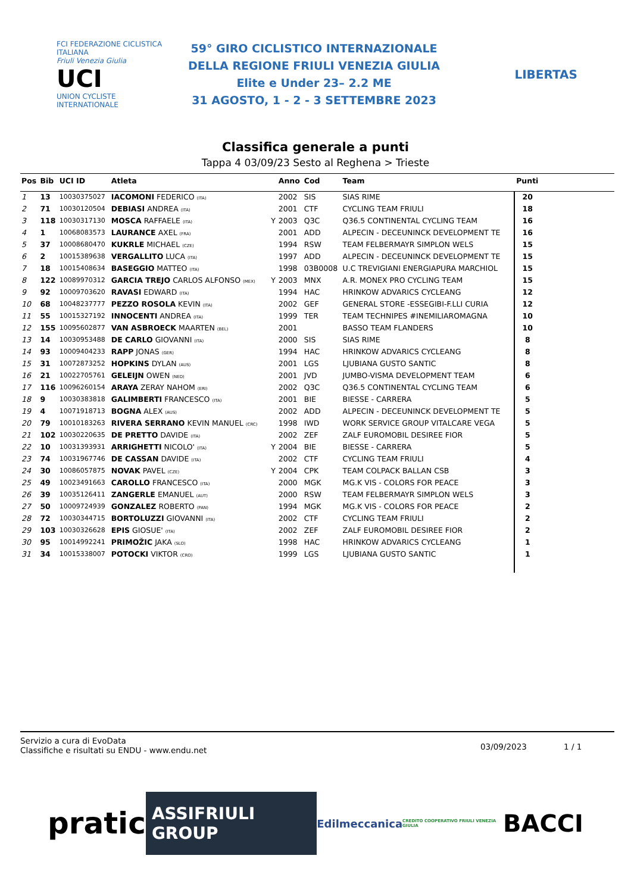FCI FEDERAZIONE CICLISTICA ITALIANA
Friuli Venezia Giulia
UCI
UNION CYCLISTE INTERNATIONALE
59° GIRO CICLISTICO INTERNAZIONALE
DELLA REGIONE FRIULI VENEZIA GIULIA
Elite e Under 23– 2.2 ME
31 AGOSTO, 1 - 2 - 3 SETTEMBRE 2023
LIBERTAS
Classifica generale a punti
Tappa 4 03/09/23 Sesto al Reghena > Trieste
| Pos | Bib | UCI ID | Atleta | | Anno | Cod | Team | Punti | |
| --- | --- | --- | --- | --- | --- | --- | --- | --- | --- |
| 1 | 13 | 10030375027 | IACOMONI FEDERICO (ITA) | | 2002 | SIS | SIAS RIME | 20 | |
| 2 | 71 | 10030120504 | DEBIASI ANDREA (ITA) | | 2001 | CTF | CYCLING TEAM FRIULI | 18 | |
| 3 | 118 | 10030317130 | MOSCA RAFFAELE (ITA) | Y | 2003 | Q3C | Q36.5 CONTINENTAL CYCLING TEAM | 16 | |
| 4 | 1 | 10068083573 | LAURANCE AXEL (FRA) | | 2001 | ADD | ALPECIN - DECEUNINCK DEVELOPMENT TE | 16 | |
| 5 | 37 | 10008680470 | KUKRLE MICHAEL (CZE) | | 1994 | RSW | TEAM FELBERMAYR SIMPLON WELS | 15 | |
| 6 | 2 | 10015389638 | VERGALLITO LUCA (ITA) | | 1997 | ADD | ALPECIN - DECEUNINCK DEVELOPMENT TE | 15 | |
| 7 | 18 | 10015408634 | BASEGGIO MATTEO (ITA) | | 1998 | 03B0008 | U.C TREVIGIANI ENERGIAPURA MARCHIOL | 15 | |
| 8 | 122 | 10089970312 | GARCIA TREJO CARLOS ALFONSO (MEX) | Y | 2003 | MNX | A.R. MONEX PRO CYCLING TEAM | 15 | |
| 9 | 92 | 10009703620 | RAVASI EDWARD (ITA) | | 1994 | HAC | HRINKOW ADVARICS CYCLEANG | 12 | |
| 10 | 68 | 10048237777 | PEZZO ROSOLA KEVIN (ITA) | | 2002 | GEF | GENERAL STORE -ESSEGIBI-F.LLI CURIA | 12 | |
| 11 | 55 | 10015327192 | INNOCENTI ANDREA (ITA) | | 1999 | TER | TEAM TECHNIPES #INEMILIAROMAGNA | 10 | |
| 12 | 155 | 10095602877 | VAN ASBROECK MAARTEN (BEL) | | 2001 | | BASSO TEAM FLANDERS | 10 | |
| 13 | 14 | 10030953488 | DE CARLO GIOVANNI (ITA) | | 2000 | SIS | SIAS RIME | 8 | |
| 14 | 93 | 10009404233 | RAPP JONAS (GER) | | 1994 | HAC | HRINKOW ADVARICS CYCLEANG | 8 | |
| 15 | 31 | 10072873252 | HOPKINS DYLAN (AUS) | | 2001 | LGS | LJUBIANA GUSTO SANTIC | 8 | |
| 16 | 21 | 10022705761 | GELEIJN OWEN (NED) | | 2001 | JVD | JUMBO-VISMA DEVELOPMENT TEAM | 6 | |
| 17 | 116 | 10096260154 | ARAYA ZERAY NAHOM (ERI) | | 2002 | Q3C | Q36.5 CONTINENTAL CYCLING TEAM | 6 | |
| 18 | 9 | 10030383818 | GALIMBERTI FRANCESCO (ITA) | | 2001 | BIE | BIESSE - CARRERA | 5 | |
| 19 | 4 | 10071918713 | BOGNA ALEX (AUS) | | 2002 | ADD | ALPECIN - DECEUNINCK DEVELOPMENT TE | 5 | |
| 20 | 79 | 10010183263 | RIVERA SERRANO KEVIN MANUEL (CRC) | | 1998 | IWD | WORK SERVICE GROUP VITALCARE VEGA | 5 | |
| 21 | 102 | 10030220635 | DE PRETTO DAVIDE (ITA) | | 2002 | ZEF | ZALF EUROMOBIL DESIREE FIOR | 5 | |
| 22 | 10 | 10031393931 | ARRIGHETTI NICOLO' (ITA) | Y | 2004 | BIE | BIESSE - CARRERA | 5 | |
| 23 | 74 | 10031967746 | DE CASSAN DAVIDE (ITA) | | 2002 | CTF | CYCLING TEAM FRIULI | 4 | |
| 24 | 30 | 10086057875 | NOVAK PAVEL (CZE) | Y | 2004 | CPK | TEAM COLPACK BALLAN CSB | 3 | |
| 25 | 49 | 10023491663 | CAROLLO FRANCESCO (ITA) | | 2000 | MGK | MG.K VIS - COLORS FOR PEACE | 3 | |
| 26 | 39 | 10035126411 | ZANGERLE EMANUEL (AUT) | | 2000 | RSW | TEAM FELBERMAYR SIMPLON WELS | 3 | |
| 27 | 50 | 10009724939 | GONZALEZ ROBERTO (PAN) | | 1994 | MGK | MG.K VIS - COLORS FOR PEACE | 2 | |
| 28 | 72 | 10030344715 | BORTOLUZZI GIOVANNI (ITA) | | 2002 | CTF | CYCLING TEAM FRIULI | 2 | |
| 29 | 103 | 10030326628 | EPIS GIOSUE' (ITA) | | 2002 | ZEF | ZALF EUROMOBIL DESIREE FIOR | 2 | |
| 30 | 95 | 10014992241 | PRIMOŽIC JAKA (SLO) | | 1998 | HAC | HRINKOW ADVARICS CYCLEANG | 1 | |
| 31 | 34 | 10015338007 | POTOCKI VIKTOR (CRO) | | 1999 | LGS | LJUBIANA GUSTO SANTIC | 1 | |
Servizio a cura di EvoData
Classifiche e risultati su ENDU - www.endu.net
03/09/2023 1 / 1
pratic ASSIFRIULI GROUP Edilmeccanica CREDITO COOPERATIVO FRIULI VENEZIA GIULIA BACCI